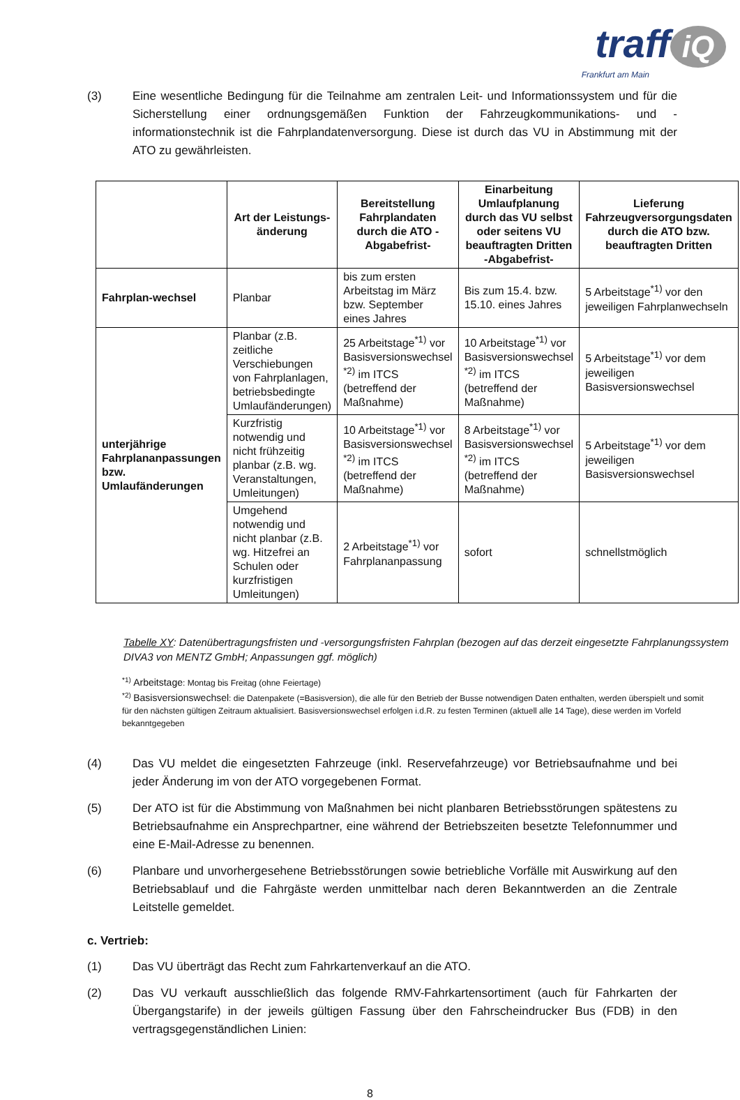traff iQ
Frankfurt am Main
(3) Eine wesentliche Bedingung für die Teilnahme am zentralen Leit- und Informationssystem und für die Sicherstellung einer ordnungsgemäßen Funktion der Fahrzeugkommunikations- und -informationstechnik ist die Fahrplandatenversorgung. Diese ist durch das VU in Abstimmung mit der ATO zu gewährleisten.
| | Art der Leistungs-änderung | Bereitstellung Fahrplandaten durch die ATO -Abgabefrist- | Einarbeitung Umlaufplanung durch das VU selbst oder seitens VU beauftragten Dritten -Abgabefrist- | Lieferung Fahrzeugversorgungsdaten durch die ATO bzw. beauftragten Dritten |
| --- | --- | --- | --- | --- |
| Fahrplan-wechsel | Planbar | bis zum ersten Arbeitstag im März bzw. September eines Jahres | Bis zum 15.4. bzw. 15.10. eines Jahres | 5 Arbeitstage<sup>*1)</sup> vor den jeweiligen Fahrplanwechseln |
| unterjährige Fahrplananpassungen bzw. Umlaufänderungen | Planbar (z.B. zeitliche Verschiebungen von Fahrplanlagen, betriebsbedingte Umlaufänderungen) | 25 Arbeitstage<sup>*1)</sup> vor Basisversionswechsel <sup>*2)</sup> im ITCS (betreffend der Maßnahme) | 10 Arbeitstage<sup>*1)</sup> vor Basisversionswechsel <sup>*2)</sup> im ITCS (betreffend der Maßnahme) | 5 Arbeitstage<sup>*1)</sup> vor dem jeweiligen Basisversionswechsel |
| | Kurzfristig notwendig und nicht frühzeitig planbar (z.B. wg. Veranstaltungen, Umleitungen) | 10 Arbeitstage<sup>*1)</sup> vor Basisversionswechsel <sup>*2)</sup> im ITCS (betreffend der Maßnahme) | 8 Arbeitstage<sup>*1)</sup> vor Basisversionswechsel <sup>*2)</sup> im ITCS (betreffend der Maßnahme) | 5 Arbeitstage<sup>*1)</sup> vor dem jeweiligen Basisversionswechsel |
| | Umgehend notwendig und nicht planbar (z.B. wg. Hitzefrei an Schulen oder kurzfristigen Umleitungen) | 2 Arbeitstage<sup>*1)</sup> vor Fahrplananpassung | sofort | schnellstmöglich |
Tabelle XY: Datenübertragungsfristen und -versorgungsfristen Fahrplan (bezogen auf das derzeit eingesetzte Fahrplanungssystem DIVA3 von MENTZ GmbH; Anpassungen ggf. möglich)
<sup>*1)</sup> Arbeitstage: Montag bis Freitag (ohne Feiertage)
<sup>*2)</sup> Basisversionswechsel: die Datenpakete (=Basisversion), die alle für den Betrieb der Busse notwendigen Daten enthalten, werden überspielt und somit für den nächsten gültigen Zeitraum aktualisiert. Basisversionswechsel erfolgen i.d.R. zu festen Terminen (aktuell alle 14 Tage), diese werden im Vorfeld bekanntgegeben
(4) Das VU meldet die eingesetzten Fahrzeuge (inkl. Reservefahrzeuge) vor Betriebsaufnahme und bei jeder Änderung im von der ATO vorgegebenen Format.
(5) Der ATO ist für die Abstimmung von Maßnahmen bei nicht planbaren Betriebsstörungen spätestens zu Betriebsaufnahme ein Ansprechpartner, eine während der Betriebszeiten besetzte Telefonnummer und eine E-Mail-Adresse zu benennen.
(6) Planbare und unvorhergesehene Betriebsstörungen sowie betriebliche Vorfälle mit Auswirkung auf den Betriebsablauf und die Fahrgäste werden unmittelbar nach deren Bekanntwerden an die Zentrale Leitstelle gemeldet.
c. Vertrieb:
(1) Das VU überträgt das Recht zum Fahrkartenverkauf an die ATO.
(2) Das VU verkauft ausschließlich das folgende RMV-Fahrkartensortiment (auch für Fahrkarten der Übergangstarife) in der jeweils gültigen Fassung über den Fahrscheindrucker Bus (FDB) in den vertragsgegenständlichen Linien:
8